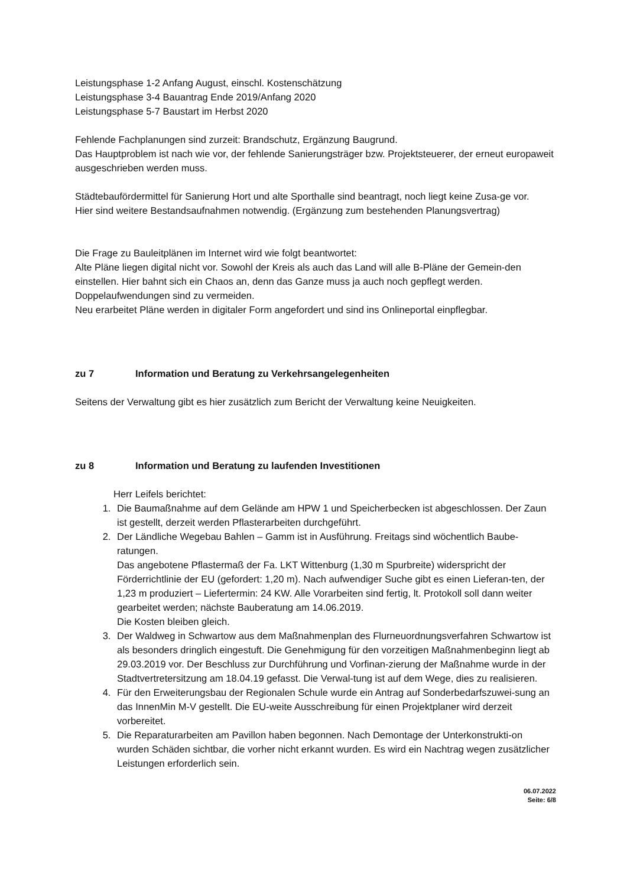Leistungsphase 1-2 Anfang August, einschl. Kostenschätzung
Leistungsphase 3-4 Bauantrag Ende 2019/Anfang 2020
Leistungsphase 5-7 Baustart im Herbst 2020
Fehlende Fachplanungen sind zurzeit: Brandschutz, Ergänzung Baugrund.
Das Hauptproblem ist nach wie vor, der fehlende Sanierungsträger bzw. Projektsteuerer, der erneut europaweit ausgeschrieben werden muss.
Städtebaufördermittel für Sanierung Hort und alte Sporthalle sind beantragt, noch liegt keine Zusa-ge vor.
Hier sind weitere Bestandsaufnahmen notwendig. (Ergänzung zum bestehenden Planungsvertrag)
Die Frage zu Bauleitplänen im Internet wird wie folgt beantwortet:
Alte Pläne liegen digital nicht vor. Sowohl der Kreis als auch das Land will alle B-Pläne der Gemein-den einstellen. Hier bahnt sich ein Chaos an, denn das Ganze muss ja auch noch gepflegt werden.
Doppelaufwendungen sind zu vermeiden.
Neu erarbeitet Pläne werden in digitaler Form angefordert und sind ins Onlineportal einpflegbar.
zu 7 Information und Beratung zu Verkehrsangelegenheiten
Seitens der Verwaltung gibt es hier zusätzlich zum Bericht der Verwaltung keine Neuigkeiten.
zu 8 Information und Beratung zu laufenden Investitionen
Herr Leifels berichtet:
1. Die Baumaßnahme auf dem Gelände am HPW 1 und Speicherbecken ist abgeschlossen. Der Zaun ist gestellt, derzeit werden Pflasterarbeiten durchgeführt.
2. Der Ländliche Wegebau Bahlen – Gamm ist in Ausführung. Freitags sind wöchentlich Baube-ratungen.
Das angebotene Pflastermaß der Fa. LKT Wittenburg (1,30 m Spurbreite) widerspricht der Förderrichtlinie der EU (gefordert: 1,20 m). Nach aufwendiger Suche gibt es einen Lieferan-ten, der 1,23 m produziert – Liefertermin: 24 KW. Alle Vorarbeiten sind fertig, lt. Protokoll soll dann weiter gearbeitet werden; nächste Bauberatung am 14.06.2019.
Die Kosten bleiben gleich.
3. Der Waldweg in Schwartow aus dem Maßnahmenplan des Flurneuordnungsverfahren Schwartow ist als besonders dringlich eingestuft. Die Genehmigung für den vorzeitigen Maßnahmenbeginn liegt ab 29.03.2019 vor. Der Beschluss zur Durchführung und Vorfinan-zierung der Maßnahme wurde in der Stadtvertretersitzung am 18.04.19 gefasst. Die Verwal-tung ist auf dem Wege, dies zu realisieren.
4. Für den Erweiterungsbau der Regionalen Schule wurde ein Antrag auf Sonderbedarfszuwei-sung an das InnenMin M-V gestellt. Die EU-weite Ausschreibung für einen Projektplaner wird derzeit vorbereitet.
5. Die Reparaturarbeiten am Pavillon haben begonnen. Nach Demontage der Unterkonstrukti-on wurden Schäden sichtbar, die vorher nicht erkannt wurden. Es wird ein Nachtrag wegen zusätzlicher Leistungen erforderlich sein.
06.07.2022
Seite: 6/8